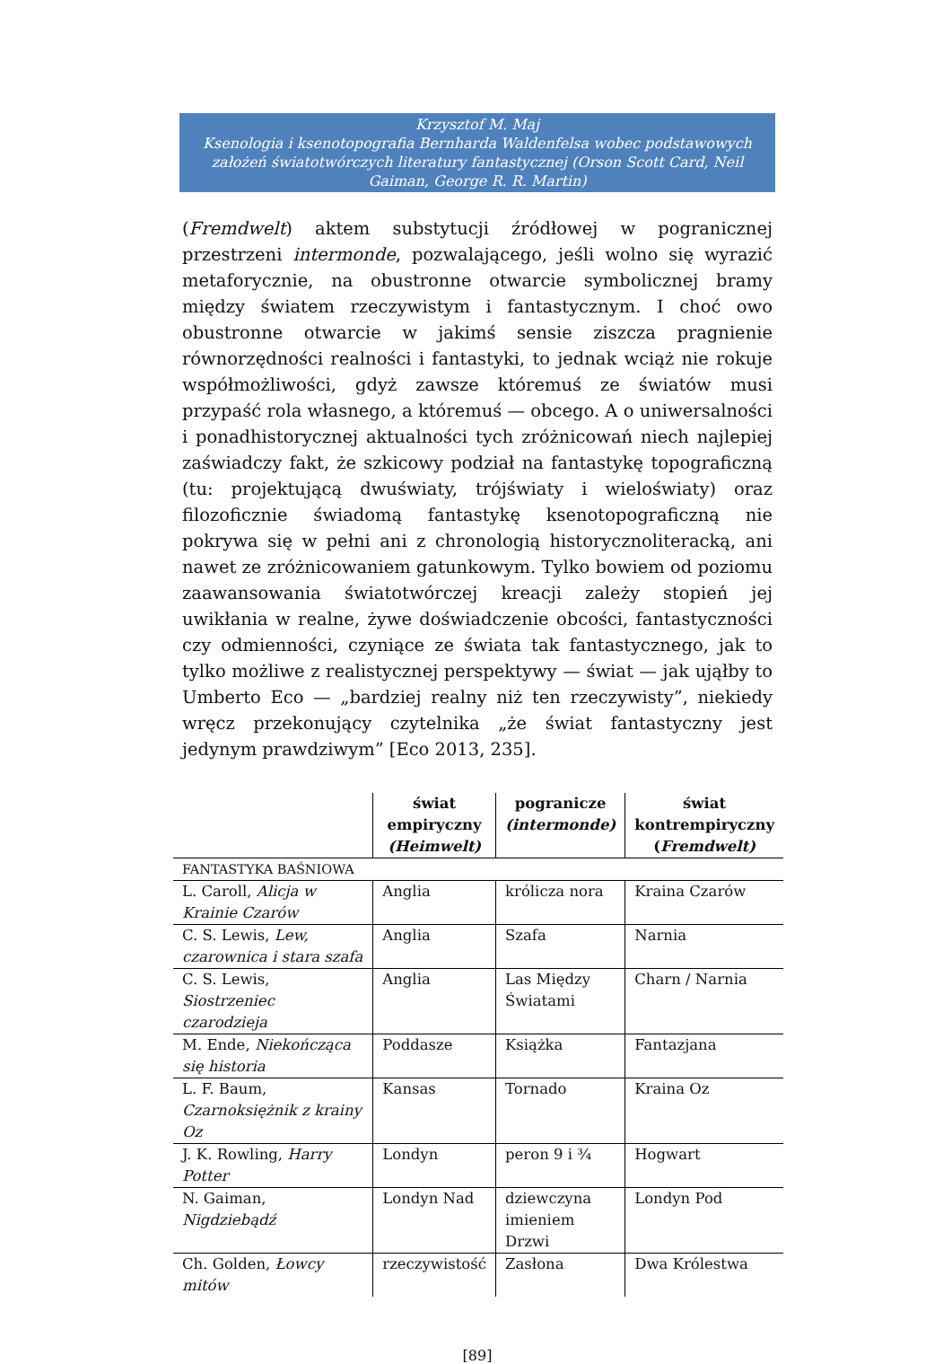Krzysztof M. Maj
Ksenologia i ksenotopografia Bernharda Waldenfelsa wobec podstawowych założeń światotwórczych literatury fantastycznej (Orson Scott Card, Neil Gaiman, George R. R. Martin)
(Fremdwelt) aktem substytucji źródłowej w pogranicznej przestrzeni intermonde, pozwalającego, jeśli wolno się wyrazić metaforycznie, na obustronne otwarcie symbolicznej bramy między światem rzeczywistym i fantastycznym. I choć owo obustronne otwarcie w jakimś sensie ziszcza pragnienie równorzędności realności i fantastyki, to jednak wciąż nie rokuje współmożliwości, gdyż zawsze któremuś ze światów musi przypaść rola własnego, a któremuś — obcego. A o uniwersalności i ponadhistorycznej aktualności tych zróżnicowań niech najlepiej zaświadczy fakt, że szkicowy podział na fantastykę topograficzną (tu: projektującą dwuświaty, trójświaty i wieloświaty) oraz filozoficznie świadomą fantastykę ksenotopograficzną nie pokrywa się w pełni ani z chronologią historycznoliteracką, ani nawet ze zróżnicowaniem gatunkowym. Tylko bowiem od poziomu zaawansowania światotwórczej kreacji zależy stopień jej uwikłania w realne, żywe doświadczenie obcości, fantastyczności czy odmienności, czyniące ze świata tak fantastycznego, jak to tylko możliwe z realistycznej perspektywy — świat — jak ująłby to Umberto Eco — „bardziej realny niż ten rzeczywisty”, niekiedy wręcz przekonujący czytelnika „że świat fantastyczny jest jedynym prawdziwym” [Eco 2013, 235].
| | świat empirycz­ny (Heimwelt) | pogranicze (intermonde) | świat kontrempiryczny ( Fremdwelt) |
| --- | --- | --- | --- |
| FANTASTYKA BAŚNIOWA | | | |
| L. Caroll, Alicja w Krainie Czarów | Anglia | królicza nora | Kraina Czarów |
| C. S. Lewis, Lew, czarownica i stara szafa | Anglia | Szafa | Narnia |
| C. S. Lewis, Siostrzeniec czarodzieja | Anglia | Las Między Światami | Charn / Narnia |
| M. Ende, Niekończąca się historia | Poddasze | Książka | Fantazjana |
| L. F. Baum, Czarnoksiężnik z krainy Oz | Kansas | Tornado | Kraina Oz |
| J. K. Rowling, Harry Potter | Londyn | peron 9 i ¾ | Hogwart |
| N. Gaiman, Nigdziebądź | Londyn Nad | dziewczyna imieniem Drzwi | Londyn Pod |
| Ch. Golden, Łowcy mitów | rzeczywistość | Zasłona | Dwa Królestwa |
[89]